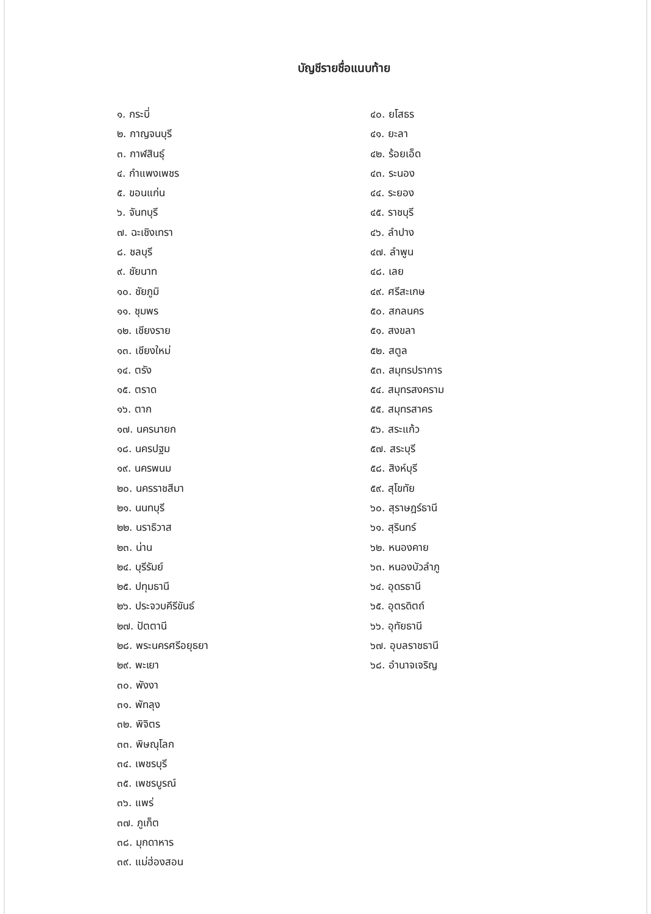บัญชีรายชื่อแนบท้าย
๑. กระบี่
๒. กาญจนบุรี
๓. กาฬสินธุ์
๔. กำแพงเพชร
๕. ขอนแก่น
๖. จันทบุรี
๗. ฉะเชิงเทรา
๘. ชลบุรี
๙. ชัยนาท
๑๐. ชัยภูมิ
๑๑. ชุมพร
๑๒. เชียงราย
๑๓. เชียงใหม่
๑๔. ตรัง
๑๕. ตราด
๑๖. ตาก
๑๗. นครนายก
๑๘. นครปฐม
๑๙. นครพนม
๒๐. นครราชสีมา
๒๑. นนทบุรี
๒๒. นราธิวาส
๒๓. น่าน
๒๔. บุรีรัมย์
๒๕. ปทุมธานี
๒๖. ประจวบคีรีขันธ์
๒๗. ปัตตานี
๒๘. พระนครศรีอยุธยา
๒๙. พะเยา
๓๐. พังงา
๓๑. พัทลุง
๓๒. พิจิตร
๓๓. พิษณุโลก
๓๔. เพชรบุรี
๓๕. เพชรบูรณ์
๓๖. แพร่
๓๗. ภูเก็ต
๓๘. มุกดาหาร
๓๙. แม่ฮ่องสอน
๔๐. ยโสธร
๔๑. ยะลา
๔๒. ร้อยเอ็ด
๔๓. ระนอง
๔๔. ระยอง
๔๕. ราชบุรี
๔๖. ลำปาง
๔๗. ลำพูน
๔๘. เลย
๔๙. ศรีสะเกษ
๕๐. สกลนคร
๕๑. สงขลา
๕๒. สตูล
๕๓. สมุทรปราการ
๕๔. สมุทรสงคราม
๕๕. สมุทรสาคร
๕๖. สระแก้ว
๕๗. สระบุรี
๕๘. สิงห์บุรี
๕๙. สุโขทัย
๖๐. สุราษฎร์ธานี
๖๑. สุรินทร์
๖๒. หนองคาย
๖๓. หนองบัวลำภู
๖๔. อุดรธานี
๖๕. อุตรดิตถ์
๖๖. อุทัยธานี
๖๗. อุบลราชธานี
๖๘. อำนาจเจริญ